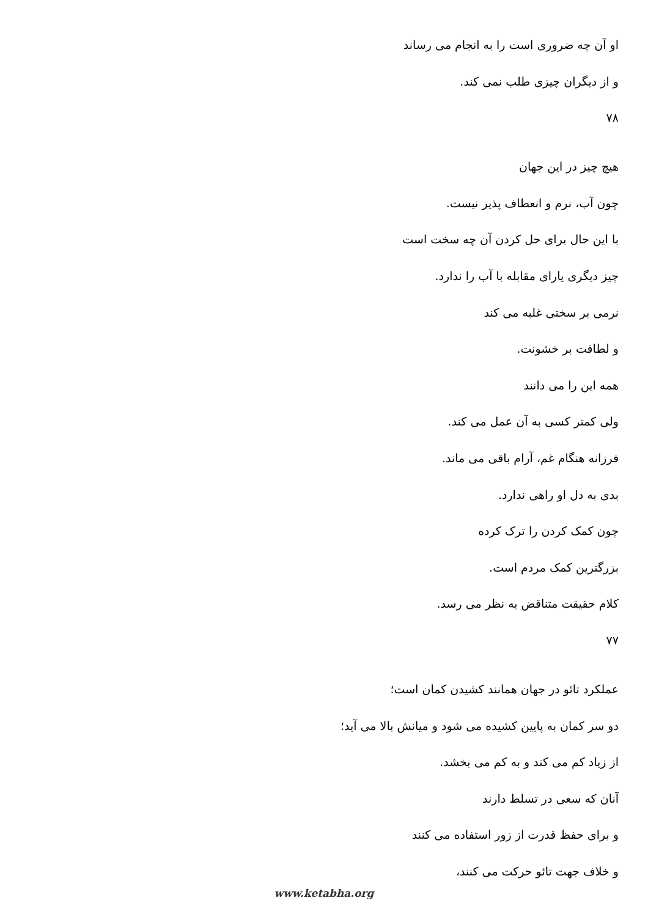او آن چه ضروری است را به انجام می رساند
و از دیگران چیزی طلب نمی کند.
۷۸
هیچ چیز در این جهان
چون آب، نرم و انعطاف پذیر نیست.
با این حال برای حل کردن آن چه سخت است
چیز دیگری یارای مقابله با آب را ندارد.
نرمی بر سختی غلبه می کند
و لطافت بر خشونت.
همه این را می دانند
ولی کمتر کسی به آن عمل می کند.
فرزانه هنگام غم، آرام باقی می ماند.
بدی به دل او راهی ندارد.
چون کمک کردن را ترک کرده
بزرگترین کمک مردم است.
کلام حقیقت متناقض به نظر می رسد.
۷۷
عملکرد تائو در جهان همانند کشیدن کمان است؛
دو سر کمان به پایین کشیده می شود و میانش بالا می آید؛
از زیاد کم می کند و به کم می بخشد.
آنان که سعی در تسلط دارند
و برای حفظ قدرت از زور استفاده می کنند
و خلاف جهت تائو حرکت می کنند،
www.ketabha.org